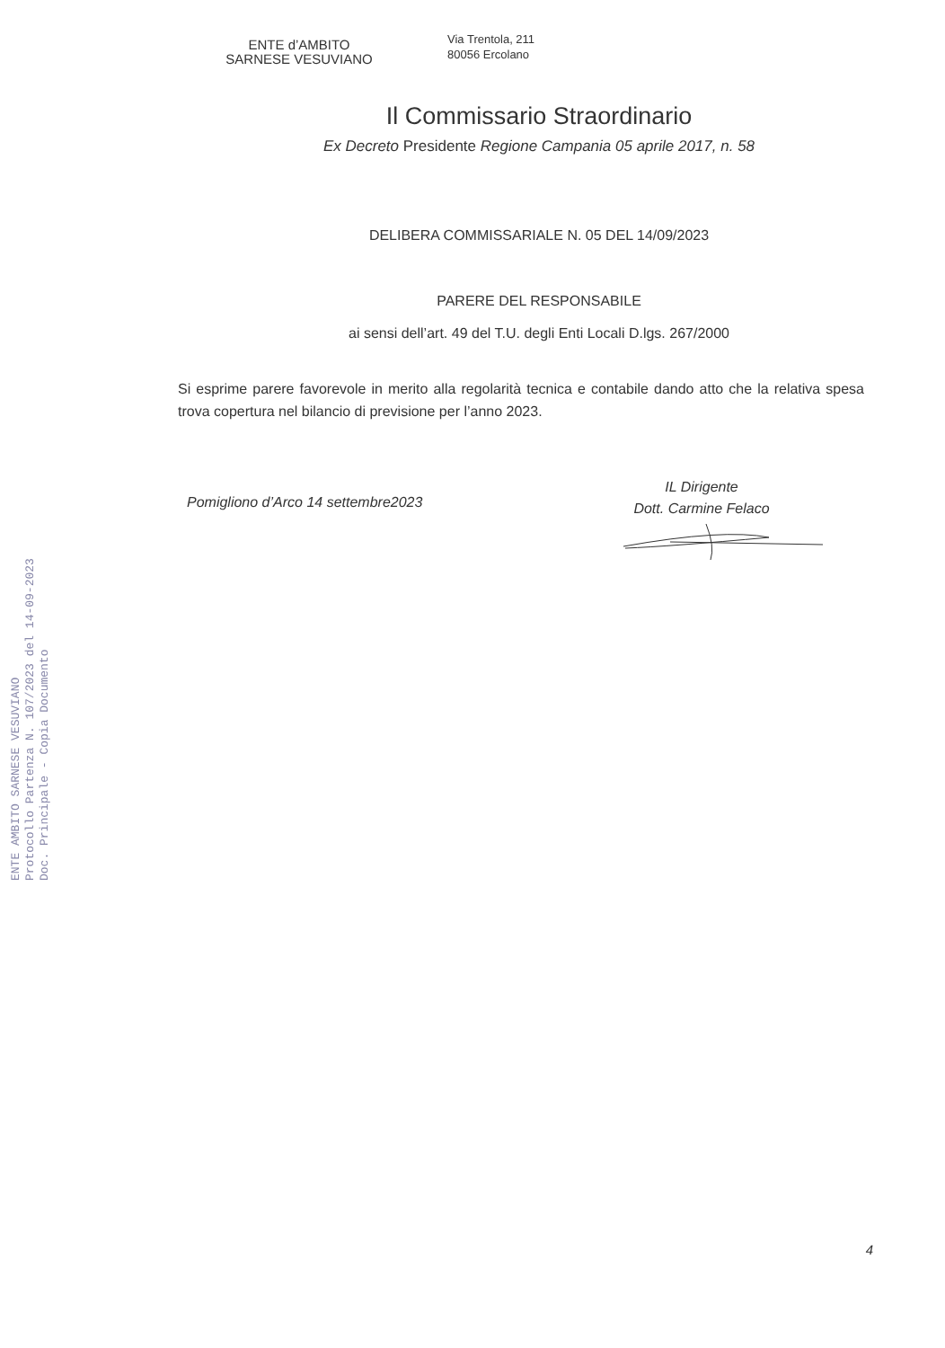ENTE d’AMBITO
SARNESE VESUVIANO
Via Trentola, 211
80056 Ercolano
Il Commissario Straordinario
Ex Decreto Presidente Regione Campania 05 aprile 2017, n. 58
DELIBERA COMMISSARIALE N. 05 DEL 14/09/2023
PARERE DEL RESPONSABILE
ai sensi dell’art. 49 del T.U. degli Enti Locali D.lgs. 267/2000
Si esprime parere favorevole in merito alla regolarità tecnica e contabile dando atto che la relativa spesa trova copertura nel bilancio di previsione per l’anno 2023.
Pomigliono d’Arco 14 settembre2023
IL Dirigente
Dott. Carmine Felaco
ENTE AMBITO SARNESE VESUVIANO
Protocollo Partenza N. 107/2023 del 14-09-2023
Doc. Principale - Copia Documento
4